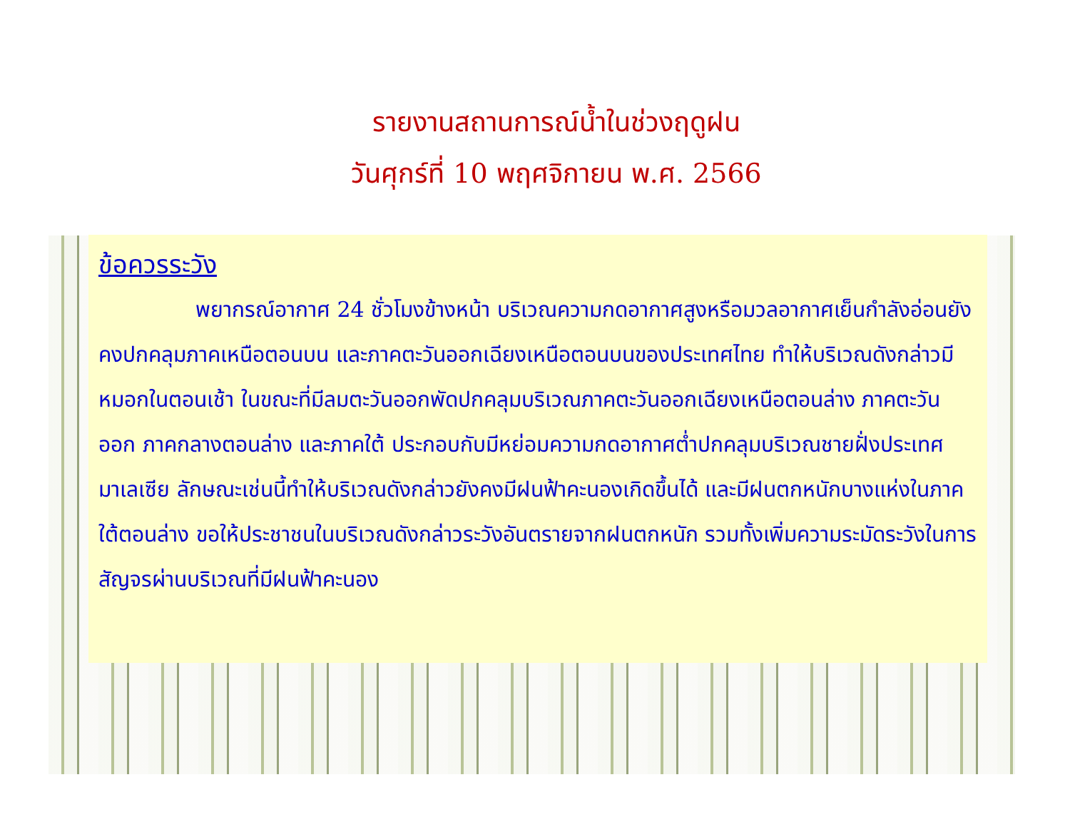รายงานสถานการณ์น้ำในช่วงฤดูฝน
วันศุกร์ที่ 10 พฤศจิกายน พ.ศ. 2566
ข้อควรระวัง
พยากรณ์อากาศ 24 ชั่วโมงข้างหน้า บริเวณความกดอากาศสูงหรือมวลอากาศเย็นกำลังอ่อนยังคงปกคลุมภาคเหนือตอนบน และภาคตะวันออกเฉียงเหนือตอนบนของประเทศไทย ทำให้บริเวณดังกล่าวมีหมอกในตอนเช้า ในขณะที่มีลมตะวันออกพัดปกคลุมบริเวณภาคตะวันออกเฉียงเหนือตอนล่าง ภาคตะวันออก ภาคกลางตอนล่าง และภาคใต้ ประกอบกับมีหย่อมความกดอากาศต่ำปกคลุมบริเวณชายฝั่งประเทศมาเลเซีย ลักษณะเช่นนี้ทำให้บริเวณดังกล่าวยังคงมีฝนฟ้าคะนองเกิดขึ้นได้ และมีฝนตกหนักบางแห่งในภาคใต้ตอนล่าง ขอให้ประชาชนในบริเวณดังกล่าวระวังอันตรายจากฝนตกหนัก รวมทั้งเพิ่มความระมัดระวังในการสัญจรผ่านบริเวณที่มีฝนฟ้าคะนอง